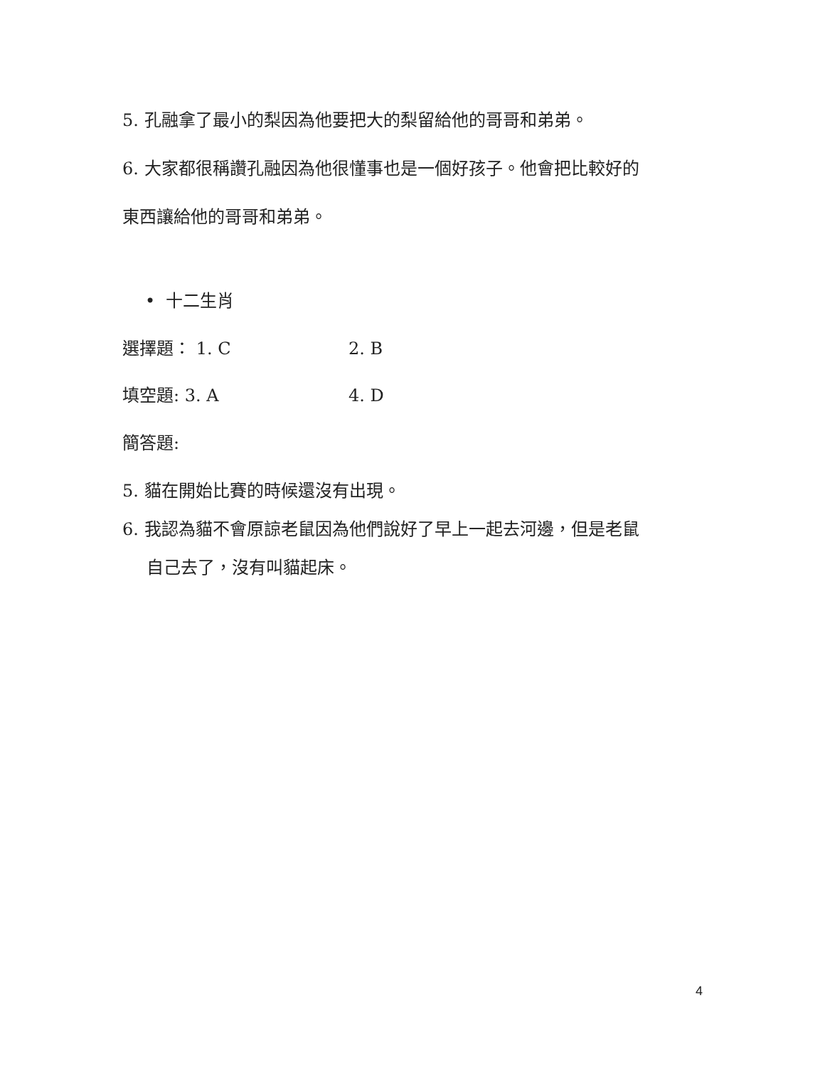5. 孔融拿了最小的梨因為他要把大的梨留給他的哥哥和弟弟。
6. 大家都很稱讚孔融因為他很懂事也是一個好孩子。他會把比較好的
東西讓給他的哥哥和弟弟。
• 十二生肖
選擇題： 1. C 2. B
填空題: 3. A 4. D
簡答題:
5. 貓在開始比賽的時候還沒有出現。
6. 我認為貓不會原諒老鼠因為他們說好了早上一起去河邊，但是老鼠
自己去了，沒有叫貓起床。
4